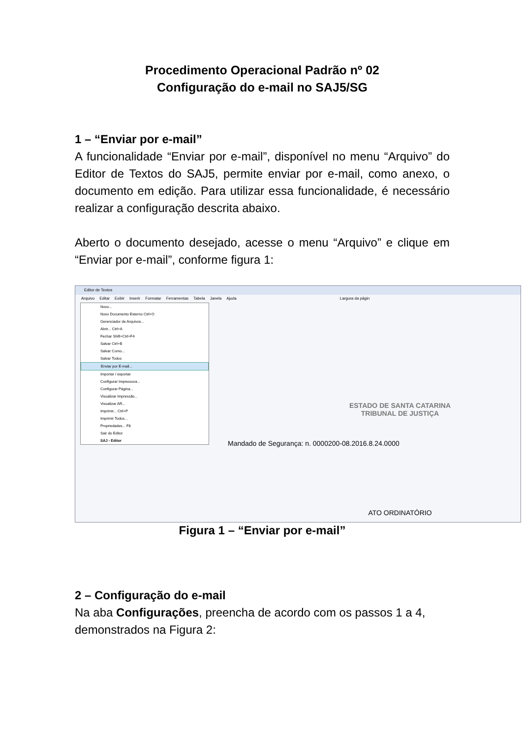Procedimento Operacional Padrão nº 02
Configuração do e-mail no SAJ5/SG
1 – “Enviar por e-mail”
A funcionalidade “Enviar por e-mail”, disponível no menu “Arquivo” do Editor de Textos do SAJ5, permite enviar por e-mail, como anexo, o documento em edição. Para utilizar essa funcionalidade, é necessário realizar a configuração descrita abaixo.
Aberto o documento desejado, acesse o menu “Arquivo” e clique em “Enviar por e-mail”, conforme figura 1:
Editor de Textos
Arquivo Editar Exibir Inserir Formatar Ferramentas Tabela Janela Ajuda Largura da págin
Novo...
Novo Documento Externo Ctrl+O
Gerenciador de Arquivos...
Abrir... Ctrl+A
Fechar Shift+Ctrl+F4
Salvar Ctrl+B
Salvar Como...
Salvar Todos
Enviar por E-mail...
Importar / exportar
Configurar Impressora...
Configurar Página...
Visualizar Impressão...
Visualizar AR...
Imprimir... Ctrl+P
Imprimir Todos...
Propriedades... F8
Sair do Editor
SAJ - Editor
ESTADO DE SANTA CATARINA
TRIBUNAL DE JUSTIÇA
Mandado de Segurança: n. 0000200-08.2016.8.24.0000
ATO ORDINATÓRIO
Figura 1 – “Enviar por e-mail”
2 – Configuração do e-mail
Na aba Configurações, preencha de acordo com os passos 1 a 4, demonstrados na Figura 2: